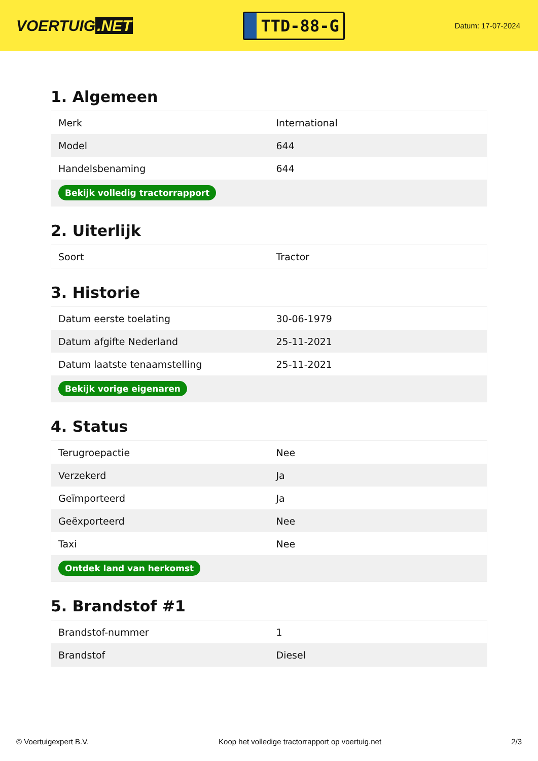VOERTUIG.NET
TTD-88-G
Datum: 17-07-2024
1. Algemeen
| Merk | International |
| Model | 644 |
| Handelsbenaming | 644 |
| Bekijk volledig tractorrapport | |
2. Uiterlijk
| Soort | Tractor |
3. Historie
| Datum eerste toelating | 30-06-1979 |
| Datum afgifte Nederland | 25-11-2021 |
| Datum laatste tenaamstelling | 25-11-2021 |
| Bekijk vorige eigenaren | |
4. Status
| Terugroepactie | Nee |
| Verzekerd | Ja |
| Geïmporteerd | Ja |
| Geëxporteerd | Nee |
| Taxi | Nee |
| Ontdek land van herkomst | |
5. Brandstof #1
| Brandstof-nummer | 1 |
| Brandstof | Diesel |
© Voertuigexpert B.V. Koop het volledige tractorrapport op voertuig.net 2/3